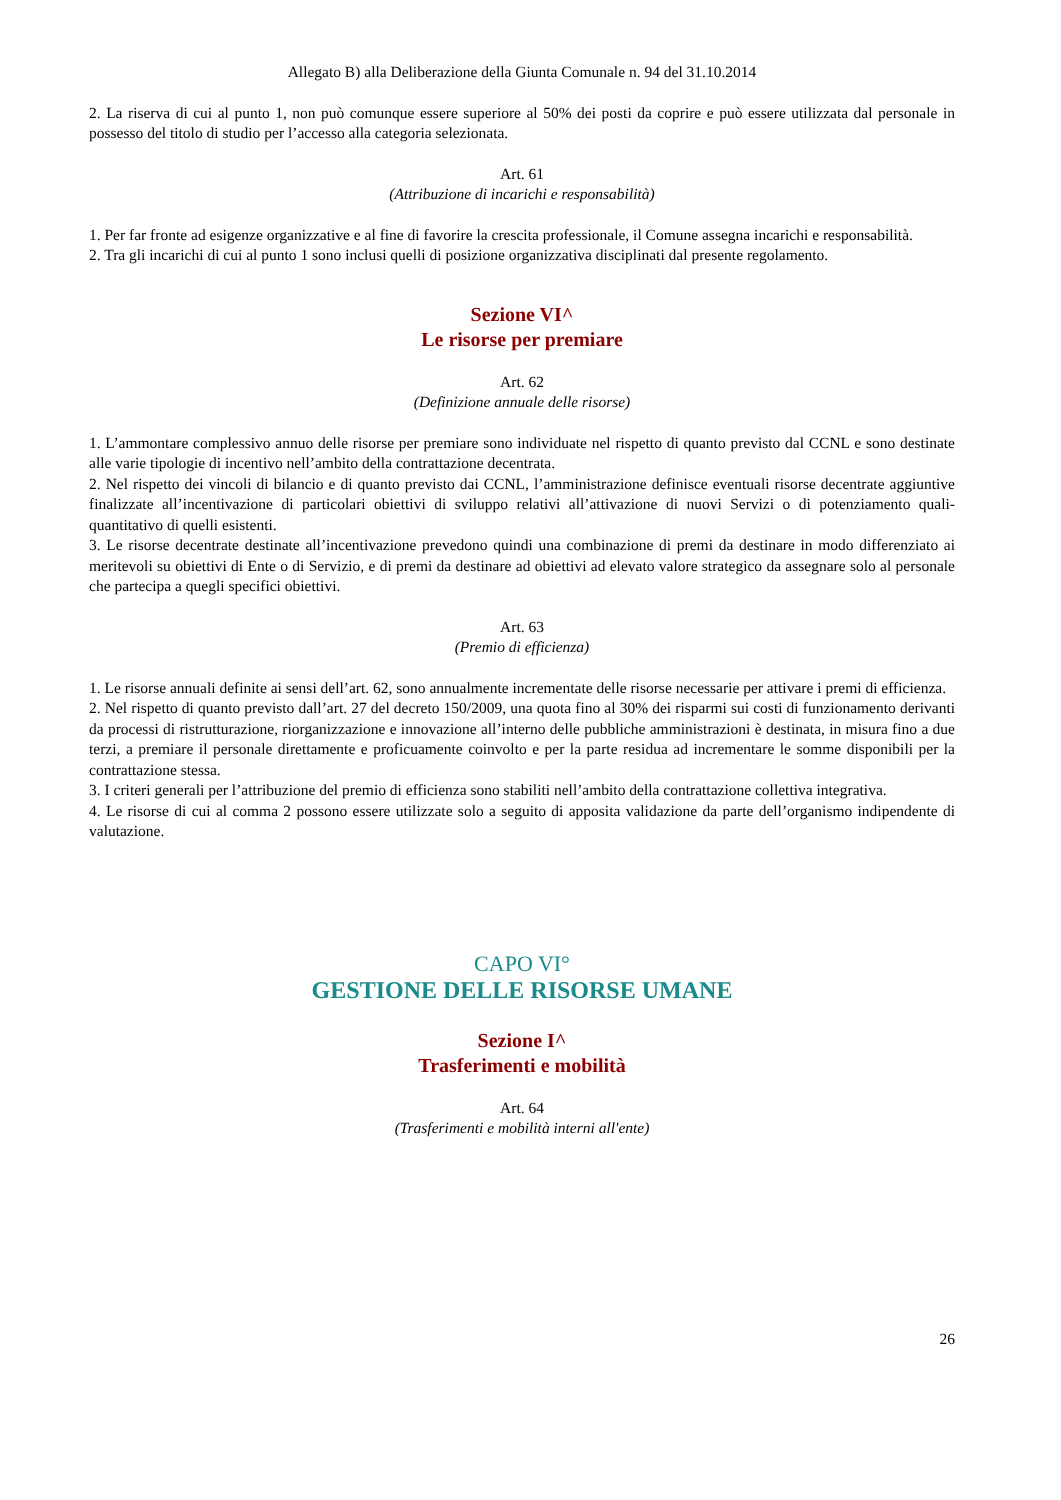Allegato B) alla Deliberazione della Giunta Comunale n. 94 del 31.10.2014
2. La riserva di cui al punto 1, non può comunque essere superiore al 50% dei posti da coprire e può essere utilizzata dal personale in possesso del titolo di studio per l’accesso alla categoria selezionata.
Art. 61
(Attribuzione di incarichi e responsabilità)
1. Per far fronte ad esigenze organizzative e al fine di favorire la crescita professionale, il Comune assegna incarichi e responsabilità.
2. Tra gli incarichi di cui al punto 1 sono inclusi quelli di posizione organizzativa disciplinati dal presente regolamento.
Sezione VI^
Le risorse per premiare
Art. 62
(Definizione annuale delle risorse)
1. L’ammontare complessivo annuo delle risorse per premiare sono individuate nel rispetto di quanto previsto dal CCNL e sono destinate alle varie tipologie di incentivo nell’ambito della contrattazione decentrata.
2. Nel rispetto dei vincoli di bilancio e di quanto previsto dai CCNL, l’amministrazione definisce eventuali risorse decentrate aggiuntive finalizzate all’incentivazione di particolari obiettivi di sviluppo relativi all’attivazione di nuovi Servizi o di potenziamento quali-quantitativo di quelli esistenti.
3. Le risorse decentrate destinate all’incentivazione prevedono quindi una combinazione di premi da destinare in modo differenziato ai meritevoli su obiettivi di Ente o di Servizio, e di premi da destinare ad obiettivi ad elevato valore strategico da assegnare solo al personale che partecipa a quegli specifici obiettivi.
Art. 63
(Premio di efficienza)
1. Le risorse annuali definite ai sensi dell’art. 62, sono annualmente incrementate delle risorse necessarie per attivare i premi di efficienza.
2. Nel rispetto di quanto previsto dall’art. 27 del decreto 150/2009, una quota fino al 30% dei risparmi sui costi di funzionamento derivanti da processi di ristrutturazione, riorganizzazione e innovazione all’interno delle pubbliche amministrazioni è destinata, in misura fino a due terzi, a premiare il personale direttamente e proficuamente coinvolto e per la parte residua ad incrementare le somme disponibili per la contrattazione stessa.
3. I criteri generali per l’attribuzione del premio di efficienza sono stabiliti nell’ambito della contrattazione collettiva integrativa.
4. Le risorse di cui al comma 2 possono essere utilizzate solo a seguito di apposita validazione da parte dell’organismo indipendente di valutazione.
CAPO VI°
GESTIONE DELLE RISORSE UMANE
Sezione I^
Trasferimenti e mobilità
Art. 64
(Trasferimenti e mobilità interni all'ente)
26